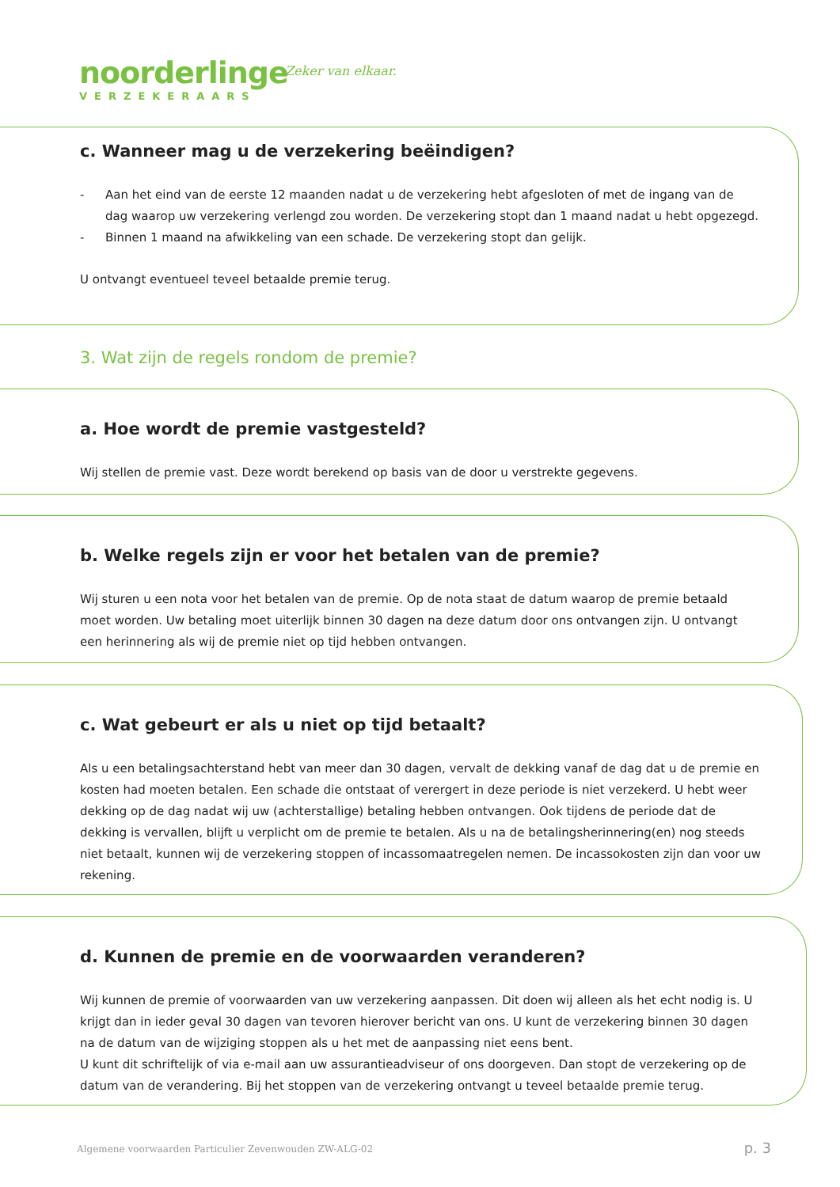noorderlinge
VERZEKERAARS
Zeker van elkaar.
c. Wanneer mag u de verzekering beëindigen?
- Aan het eind van de eerste 12 maanden nadat u de verzekering hebt afgesloten of met de ingang van de dag waarop uw verzekering verlengd zou worden. De verzekering stopt dan 1 maand nadat u hebt opgezegd.
- Binnen 1 maand na afwikkeling van een schade. De verzekering stopt dan gelijk.
U ontvangt eventueel teveel betaalde premie terug.
3. Wat zijn de regels rondom de premie?
a. Hoe wordt de premie vastgesteld?
Wij stellen de premie vast. Deze wordt berekend op basis van de door u verstrekte gegevens.
b. Welke regels zijn er voor het betalen van de premie?
Wij sturen u een nota voor het betalen van de premie. Op de nota staat de datum waarop de premie betaald moet worden. Uw betaling moet uiterlijk binnen 30 dagen na deze datum door ons ontvangen zijn. U ontvangt een herinnering als wij de premie niet op tijd hebben ontvangen.
c. Wat gebeurt er als u niet op tijd betaalt?
Als u een betalingsachterstand hebt van meer dan 30 dagen, vervalt de dekking vanaf de dag dat u de premie en kosten had moeten betalen. Een schade die ontstaat of verergert in deze periode is niet verzekerd. U hebt weer dekking op de dag nadat wij uw (achterstallige) betaling hebben ontvangen. Ook tijdens de periode dat de dekking is vervallen, blijft u verplicht om de premie te betalen. Als u na de betalingsherinnering(en) nog steeds niet betaalt, kunnen wij de verzekering stoppen of incassomaatregelen nemen. De incassokosten zijn dan voor uw rekening.
d. Kunnen de premie en de voorwaarden veranderen?
Wij kunnen de premie of voorwaarden van uw verzekering aanpassen. Dit doen wij alleen als het echt nodig is. U krijgt dan in ieder geval 30 dagen van tevoren hierover bericht van ons. U kunt de verzekering binnen 30 dagen na de datum van de wijziging stoppen als u het met de aanpassing niet eens bent.
U kunt dit schriftelijk of via e-mail aan uw assurantieadviseur of ons doorgeven. Dan stopt de verzekering op de datum van de verandering. Bij het stoppen van de verzekering ontvangt u teveel betaalde premie terug.
Algemene voorwaarden Particulier Zevenwouden ZW-ALG-02
p. 3